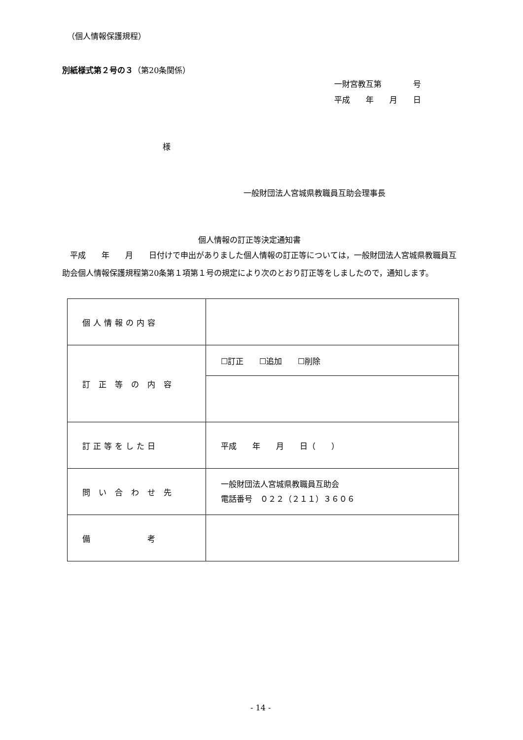（個人情報保護規程）
別紙様式第２号の３（第20条関係）
一財宮教互第　　　　号
平成　　年　　月　　日
様
一般財団法人宮城県教職員互助会理事長
個人情報の訂正等決定通知書
　平成　　年　　月　　日付けで申出がありました個人情報の訂正等については，一般財団法人宮城県教職員互助会個人情報保護規程第20条第１項第１号の規定により次のとおり訂正等をしましたので，通知します。
| 個人情報の内容 | |
| 訂 正 等 の 内 容 | ☐訂正 ☐追加 ☐削除 |
| 訂正等をした日 | 平成 年 月 日（ ） |
| 問 い 合 わ せ 先 | 一般財団法人宮城県教職員互助会 電話番号 ０２２（２１１）３６０６ |
| 備 考 | |
- 14 -